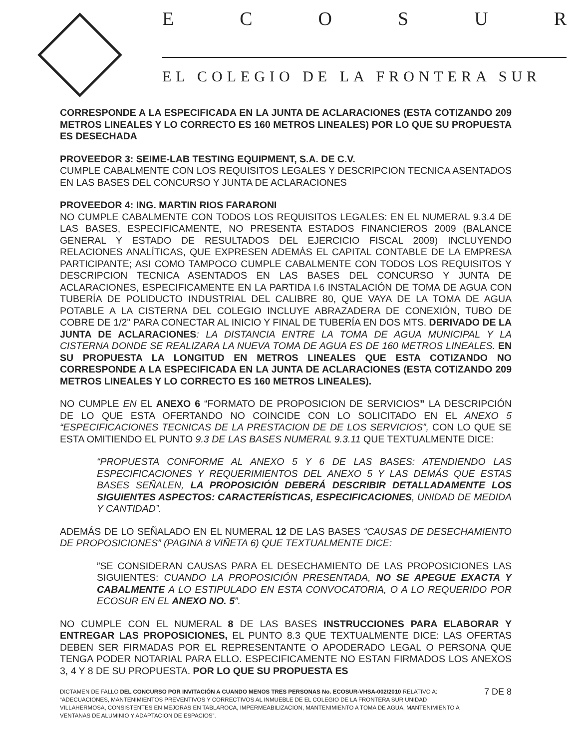E C O S U R
EL COLEGIO DE LA FRONTERA SUR
CORRESPONDE A LA ESPECIFICADA EN LA JUNTA DE ACLARACIONES (ESTA COTIZANDO 209 METROS LINEALES Y LO CORRECTO ES 160 METROS LINEALES) POR LO QUE SU PROPUESTA ES DESECHADA
PROVEEDOR 3: SEIME-LAB TESTING EQUIPMENT, S.A. DE C.V.
CUMPLE CABALMENTE CON LOS REQUISITOS LEGALES Y DESCRIPCION TECNICA ASENTADOS EN LAS BASES DEL CONCURSO Y JUNTA DE ACLARACIONES
PROVEEDOR 4: ING. MARTIN RIOS FARARONI
NO CUMPLE CABALMENTE CON TODOS LOS REQUISITOS LEGALES: EN EL NUMERAL 9.3.4 DE LAS BASES, ESPECIFICAMENTE, NO PRESENTA ESTADOS FINANCIEROS 2009 (BALANCE GENERAL Y ESTADO DE RESULTADOS DEL EJERCICIO FISCAL 2009) INCLUYENDO RELACIONES ANALÍTICAS, QUE EXPRESEN ADEMÁS EL CAPITAL CONTABLE DE LA EMPRESA PARTICIPANTE; ASI COMO TAMPOCO CUMPLE CABALMENTE CON TODOS LOS REQUISITOS Y DESCRIPCION TECNICA ASENTADOS EN LAS BASES DEL CONCURSO Y JUNTA DE ACLARACIONES, ESPECIFICAMENTE EN LA PARTIDA I.6 INSTALACIÓN DE TOMA DE AGUA CON TUBERÍA DE POLIDUCTO INDUSTRIAL DEL CALIBRE 80, QUE VAYA DE LA TOMA DE AGUA POTABLE A LA CISTERNA DEL COLEGIO INCLUYE ABRAZADERA DE CONEXIÓN, TUBO DE COBRE DE 1/2" PARA CONECTAR AL INICIO Y FINAL DE TUBERÍA EN DOS MTS. DERIVADO DE LA JUNTA DE ACLARACIONES: LA DISTANCIA ENTRE LA TOMA DE AGUA MUNICIPAL Y LA CISTERNA DONDE SE REALIZARA LA NUEVA TOMA DE AGUA ES DE 160 METROS LINEALES. EN SU PROPUESTA LA LONGITUD EN METROS LINEALES QUE ESTA COTIZANDO NO CORRESPONDE A LA ESPECIFICADA EN LA JUNTA DE ACLARACIONES (ESTA COTIZANDO 209 METROS LINEALES Y LO CORRECTO ES 160 METROS LINEALES).
NO CUMPLE EN EL ANEXO 6 “FORMATO DE PROPOSICION DE SERVICIOS” LA DESCRIPCIÓN DE LO QUE ESTA OFERTANDO NO COINCIDE CON LO SOLICITADO EN EL ANEXO 5 “ESPECIFICACIONES TECNICAS DE LA PRESTACION DE DE LOS SERVICIOS”, CON LO QUE SE ESTA OMITIENDO EL PUNTO 9.3 DE LAS BASES NUMERAL 9.3.11 QUE TEXTUALMENTE DICE:
“PROPUESTA CONFORME AL ANEXO 5 Y 6 DE LAS BASES: ATENDIENDO LAS ESPECIFICACIONES Y REQUERIMIENTOS DEL ANEXO 5 Y LAS DEMÁS QUE ESTAS BASES SEÑALEN, LA PROPOSICIÓN DEBERÁ DESCRIBIR DETALLADAMENTE LOS SIGUIENTES ASPECTOS: CARACTERÍSTICAS, ESPECIFICACIONES, UNIDAD DE MEDIDA Y CANTIDAD”.
ADEMÁS DE LO SEÑALADO EN EL NUMERAL 12 DE LAS BASES “CAUSAS DE DESECHAMIENTO DE PROPOSICIONES” (PAGINA 8 VIÑETA 6) QUE TEXTUALMENTE DICE:
”SE CONSIDERAN CAUSAS PARA EL DESECHAMIENTO DE LAS PROPOSICIONES LAS SIGUIENTES: CUANDO LA PROPOSICIÓN PRESENTADA, NO SE APEGUE EXACTA Y CABALMENTE A LO ESTIPULADO EN ESTA CONVOCATORIA, O A LO REQUERIDO POR ECOSUR EN EL ANEXO NO. 5”.
NO CUMPLE CON EL NUMERAL 8 DE LAS BASES INSTRUCCIONES PARA ELABORAR Y ENTREGAR LAS PROPOSICIONES, EL PUNTO 8.3 QUE TEXTUALMENTE DICE: LAS OFERTAS DEBEN SER FIRMADAS POR EL REPRESENTANTE O APODERADO LEGAL O PERSONA QUE TENGA PODER NOTARIAL PARA ELLO. ESPECIFICAMENTE NO ESTAN FIRMADOS LOS ANEXOS 3, 4 Y 8 DE SU PROPUESTA. POR LO QUE SU PROPUESTA ES
DICTAMEN DE FALLO DEL CONCURSO POR INVITACIÓN A CUANDO MENOS TRES PERSONAS No. ECOSUR-VHSA-002/2010 RELATIVO A: “ADECUACIONES, MANTENIMIENTOS PREVENTIVOS Y CORRECTIVOS AL INMUEBLE DE EL COLEGIO DE LA FRONTERA SUR UNIDAD VILLAHERMOSA, CONSISTENTES EN MEJORAS EN TABLAROCA, IMPERMEABILIZACION, MANTENIMIENTO A TOMA DE AGUA, MANTENIMIENTO A VENTANAS DE ALUMINIO Y ADAPTACION DE ESPACIOS”.
7 DE 8